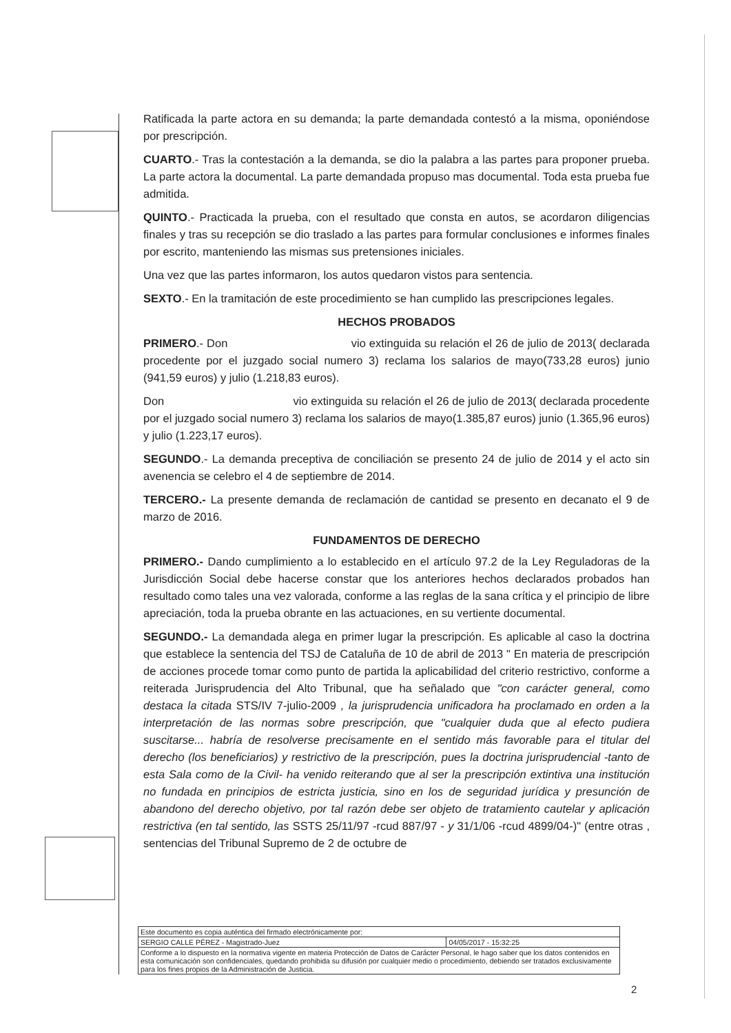Ratificada la parte actora en su demanda; la parte demandada contestó a la misma, oponiéndose por prescripción.
CUARTO.- Tras la contestación a la demanda, se dio la palabra a las partes para proponer prueba. La parte actora la documental. La parte demandada propuso mas documental. Toda esta prueba fue admitida.
QUINTO.- Practicada la prueba, con el resultado que consta en autos, se acordaron diligencias finales y tras su recepción se dio traslado a las partes para formular conclusiones e informes finales por escrito, manteniendo las mismas sus pretensiones iniciales.
Una vez que las partes informaron, los autos quedaron vistos para sentencia.
SEXTO.- En la tramitación de este procedimiento se han cumplido las prescripciones legales.
HECHOS PROBADOS
PRIMERO.- Don vio extinguida su relación el 26 de julio de 2013( declarada procedente por el juzgado social numero 3) reclama los salarios de mayo(733,28 euros) junio (941,59 euros) y julio (1.218,83 euros).
Don vio extinguida su relación el 26 de julio de 2013( declarada procedente por el juzgado social numero 3) reclama los salarios de mayo(1.385,87 euros) junio (1.365,96 euros) y julio (1.223,17 euros).
SEGUNDO.- La demanda preceptiva de conciliación se presento 24 de julio de 2014 y el acto sin avenencia se celebro el 4 de septiembre de 2014.
TERCERO.- La presente demanda de reclamación de cantidad se presento en decanato el 9 de marzo de 2016.
FUNDAMENTOS DE DERECHO
PRIMERO.- Dando cumplimiento a lo establecido en el artículo 97.2 de la Ley Reguladoras de la Jurisdicción Social debe hacerse constar que los anteriores hechos declarados probados han resultado como tales una vez valorada, conforme a las reglas de la sana crítica y el principio de libre apreciación, toda la prueba obrante en las actuaciones, en su vertiente documental.
SEGUNDO.- La demandada alega en primer lugar la prescripción. Es aplicable al caso la doctrina que establece la sentencia del TSJ de Cataluña de 10 de abril de 2013 " En materia de prescripción de acciones procede tomar como punto de partida la aplicabilidad del criterio restrictivo, conforme a reiterada Jurisprudencia del Alto Tribunal, que ha señalado que "con carácter general, como destaca la citada STS/IV 7-julio-2009 , la jurisprudencia unificadora ha proclamado en orden a la interpretación de las normas sobre prescripción, que "cualquier duda que al efecto pudiera suscitarse... habría de resolverse precisamente en el sentido más favorable para el titular del derecho (los beneficiarios) y restrictivo de la prescripción, pues la doctrina jurisprudencial -tanto de esta Sala como de la Civil- ha venido reiterando que al ser la prescripción extintiva una institución no fundada en principios de estricta justicia, sino en los de seguridad jurídica y presunción de abandono del derecho objetivo, por tal razón debe ser objeto de tratamiento cautelar y aplicación restrictiva (en tal sentido, las SSTS 25/11/97 -rcud 887/97 - y 31/1/06 -rcud 4899/04-)" (entre otras , sentencias del Tribunal Supremo de 2 de octubre de
| Este documento es copia auténtica del firmado electrónicamente por: | |
| SERGIO CALLE PÉREZ - Magistrado-Juez | 04/05/2017 - 15:32:25 |
| Conforme a lo dispuesto en la normativa vigente en materia Protección de Datos de Carácter Personal, le hago saber que los datos contenidos en esta comunicación son confidenciales, quedando prohibida su difusión por cualquier medio o procedimiento, debiendo ser tratados exclusivamente para los fines propios de la Administración de Justicia. | |
2